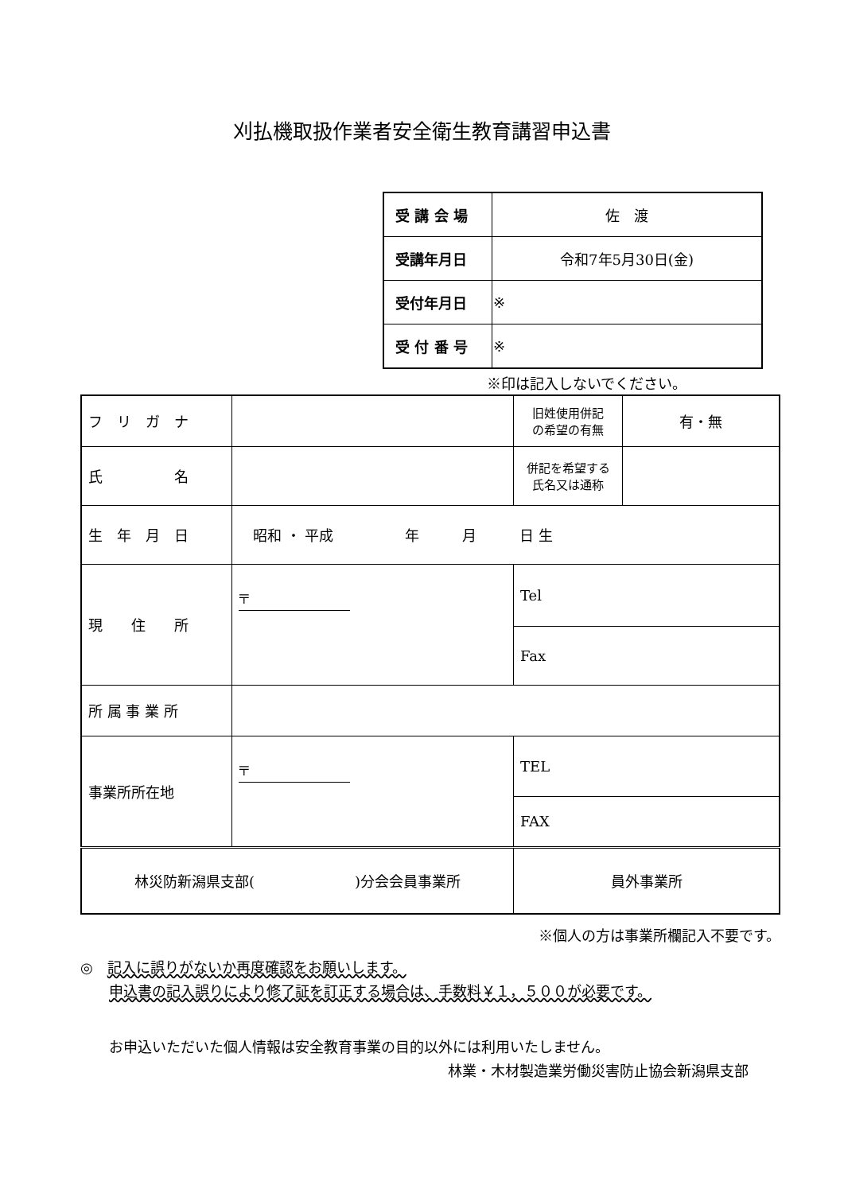刈払機取扱作業者安全衛生教育講習申込書
| 受 講 会 場 | 佐 渡 |
| 受講年月日 | 令和7年5月30日(金) |
| 受付年月日 | ※ |
| 受 付 番 号 | ※ |
※印は記入しないでください。
| フ リ ガ ナ | | | 旧姓使用併記 の希望の有無 | 有・無 |
| 氏 名 | | | 併記を希望する 氏名又は通称 | |
| 生 年 月 日 | 昭和 ・ 平成 年 月 日 生 | | | |
| 現 住 所 | 〒 | | Tel | |
| | | | Fax | |
| 所 属 事 業 所 | | | | |
| 事業所所在地 | 〒 | | TEL | |
| | | | FAX | |
| 林災防新潟県支部( )分会会員事業所 | | 員外事業所 | | |
※個人の方は事業所欄記入不要です。
◎　記入に誤りがないか再度確認をお願いします。
　　申込書の記入誤りにより修了証を訂正する場合は、手数料￥１，５００が必要です。
　　お申込いただいた個人情報は安全教育事業の目的以外には利用いたしません。
林業・木材製造業労働災害防止協会新潟県支部